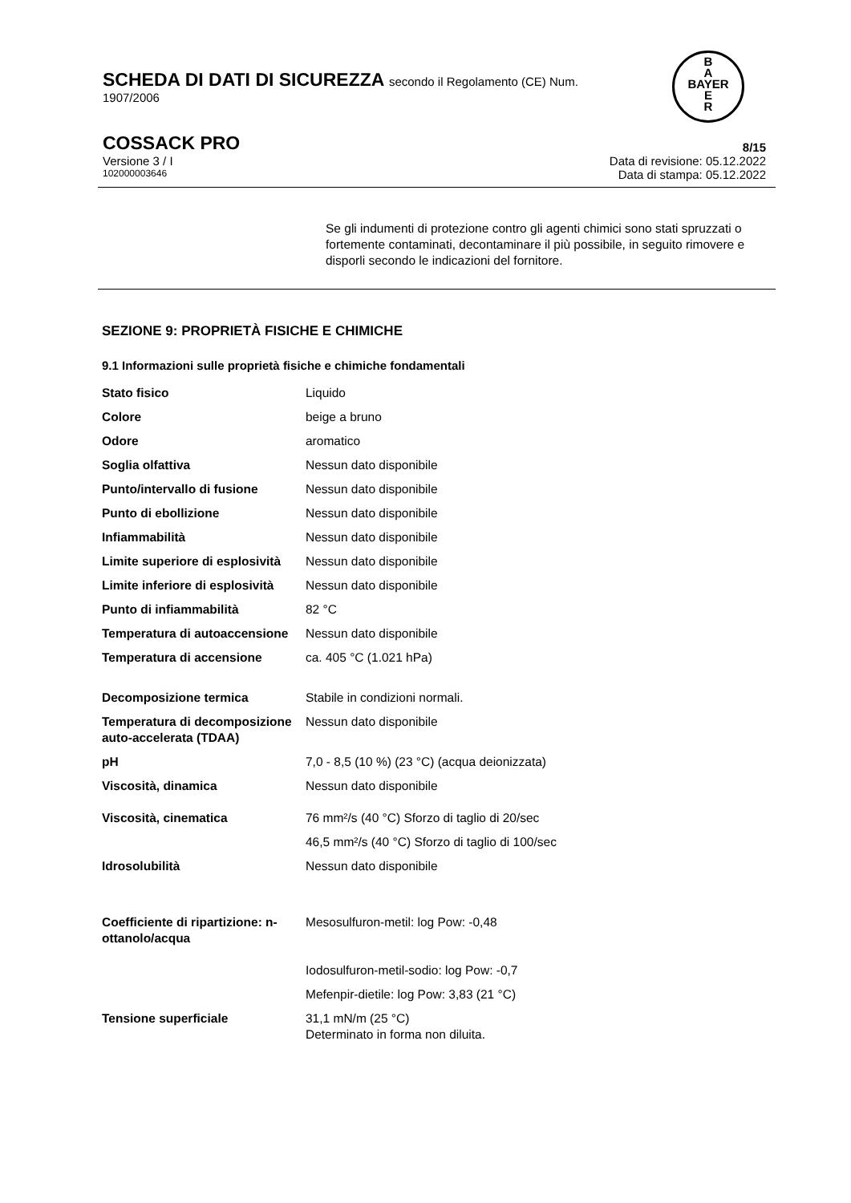SCHEDA DI DATI DI SICUREZZA secondo il Regolamento (CE) Num.
1907/2006
B
A
BAYER
E
R
COSSACK PRO 8/15
Versione 3 / I Data di revisione: 05.12.2022
102000003646 Data di stampa: 05.12.2022
Se gli indumenti di protezione contro gli agenti chimici sono stati spruzzati o fortemente contaminati, decontaminare il più possibile, in seguito rimovere e disporli secondo le indicazioni del fornitore.
SEZIONE 9: PROPRIETÀ FISICHE E CHIMICHE
9.1 Informazioni sulle proprietà fisiche e chimiche fondamentali
| Stato fisico | Liquido |
| Colore | beige a bruno |
| Odore | aromatico |
| Soglia olfattiva | Nessun dato disponibile |
| Punto/intervallo di fusione | Nessun dato disponibile |
| Punto di ebollizione | Nessun dato disponibile |
| Infiammabilità | Nessun dato disponibile |
| Limite superiore di esplosività | Nessun dato disponibile |
| Limite inferiore di esplosività | Nessun dato disponibile |
| Punto di infiammabilità | 82 °C |
| Temperatura di autoaccensione | Nessun dato disponibile |
| Temperatura di accensione | ca. 405 °C (1.021 hPa) |
| Decomposizione termica | Stabile in condizioni normali. |
| Temperatura di decomposizione auto-accelerata (TDAA) | Nessun dato disponibile |
| pH | 7,0 - 8,5 (10 %) (23 °C) (acqua deionizzata) |
| Viscosità, dinamica | Nessun dato disponibile |
| Viscosità, cinematica | 76 mm²/s (40 °C) Sforzo di taglio di 20/sec |
| | 46,5 mm²/s (40 °C) Sforzo di taglio di 100/sec |
| Idrosolubilità | Nessun dato disponibile |
| Coefficiente di ripartizione: n-ottanolo/acqua | Mesosulfuron-metil: log Pow: -0,48 |
| | Iodosulfuron-metil-sodio: log Pow: -0,7 |
| | Mefenpir-dietile: log Pow: 3,83 (21 °C) |
| Tensione superficiale | 31,1 mN/m (25 °C) Determinato in forma non diluita. |